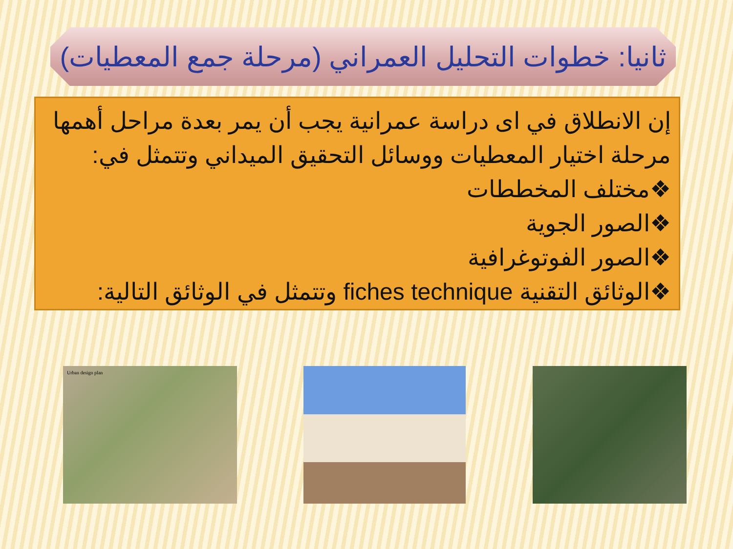ثانيا: خطوات التحليل العمراني (مرحلة جمع المعطيات)
إن الانطلاق في اى دراسة عمرانية يجب أن يمر بعدة مراحل أهمها مرحلة اختيار المعطيات ووسائل التحقيق الميداني وتتمثل في:
❖مختلف المخططات
❖الصور الجوية
❖الصور الفوتوغرافية
❖الوثائق التقنية fiches technique وتتمثل في الوثائق التالية:
Urban design plan